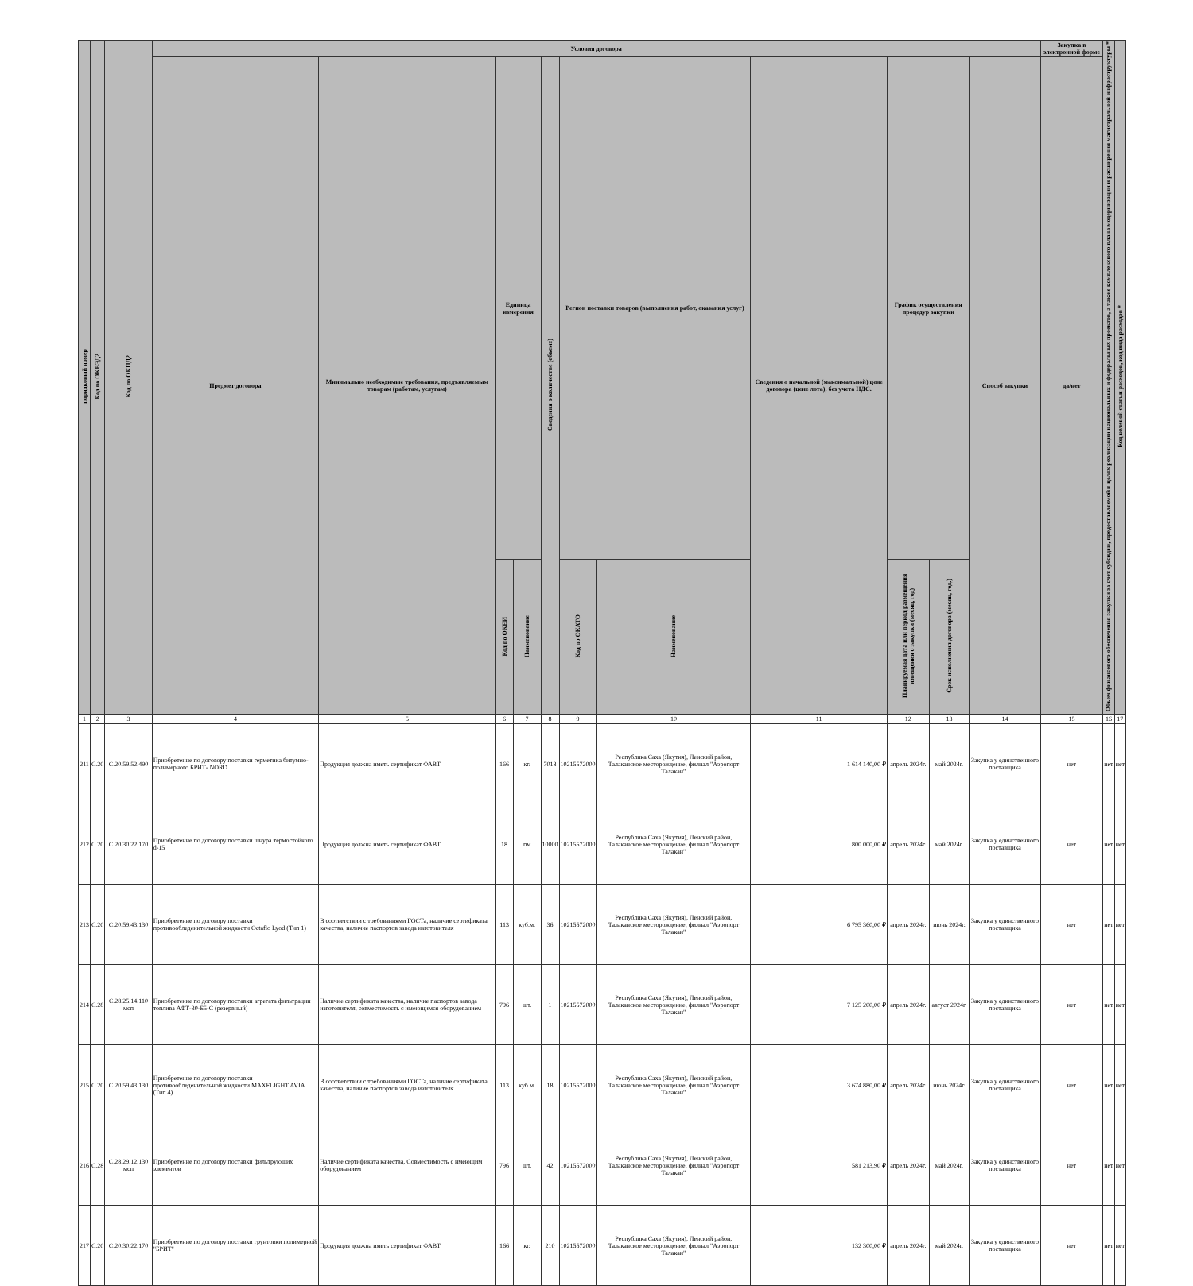| порядковый номер | Код по ОКВЭД2 | Код по ОКПД2 | Условия договора | | | | | | | | | | | Закупка в электронной форме | Объем финансового обеспечения закупки за счет субсидии, предоставляемой в целях реализации национальных и федеральных проектов, а также комплексного плана модернизации и расширения магистральной инфраструктуры * | Код целевой статьи расходов, код вида расходов * |
| --- | --- | --- | --- | --- | --- | --- | --- | --- | --- | --- | --- | --- | --- | --- | --- | --- |
| | | | Предмет договора | Минимально необходимые требования, предъявляемым товарам (работам, услугам) | Единица измерения | | Сведения о количестве (объеме) | Регион поставки товаров (выполнения работ, оказания услуг) | | Сведения о начальной (максимальной) цене договора (цене лота), без учета НДС. | График осуществления процедур закупки | | Способ закупки | да/нет | | |
| | | | | | Код по ОКЕИ | Наименование | | Код по ОКАТО | Наименование | | Планируемая дата или период размещения извещения о закупки (месяц, год) | Срок исполнения договора (месяц, год.) | | | | |
| 1 | 2 | 3 | 4 | 5 | 6 | 7 | 8 | 9 | 10 | 11 | 12 | 13 | 14 | 15 | 16 | 17 |
| 211 | С.20 | С.20.59.52.490 | Приобретение по договору поставки герметика битумно-полимерного БРИТ- NORD | Продукция должна иметь сертификат ФАВТ | 166 | кг. | 7018 | 10215572000 | Республика Саха (Якутия), Ленский район, Талаканское месторождение, филиал "Аэропорт Талакан" | 1 614 140,00 ₽ | апрель 2024г. | май 2024г. | Закупка у единственного поставщика | нет | нет | нет |
| 212 | С.20 | С.20.30.22.170 | Приобретение по договору поставки шнура термостойкого d-15 | Продукция должна иметь сертификат ФАВТ | 18 | пм | 10000 | 10215572000 | Республика Саха (Якутия), Ленский район, Талаканское месторождение, филиал "Аэропорт Талакан" | 800 000,00 ₽ | апрель 2024г. | май 2024г. | Закупка у единственного поставщика | нет | нет | нет |
| 213 | С.20 | С.20.59.43.130 | Приобретение по договору поставки противообледенительной жидкости Octaflo Lyod (Тип 1) | В соответствии с требованиями ГОСТа, наличие сертификата качества, наличие паспортов завода изготовителя | 113 | куб.м. | 36 | 10215572000 | Республика Саха (Якутия), Ленский район, Талаканское месторождение, филиал "Аэропорт Талакан" | 6 795 360,00 ₽ | апрель 2024г. | июнь 2024г. | Закупка у единственного поставщика | нет | нет | нет |
| 214 | С.28 | С.28.25.14.110 мсп | Приобретение по договору поставки агрегата фильтрации топлива АФТ-30-Б5-С (резервный) | Наличие сертификата качества, наличие паспортов завода изготовителя, совместимость с имеющимся оборудованием | 796 | шт. | 1 | 10215572000 | Республика Саха (Якутия), Ленский район, Талаканское месторождение, филиал "Аэропорт Талакан" | 7 125 200,00 ₽ | апрель 2024г. | август 2024г. | Закупка у единственного поставщика | нет | нет | нет |
| 215 | С.20 | С.20.59.43.130 | Приобретение по договору поставки противообледенительной жидкости MAXFLIGHT AVIA (Тип 4) | В соответствии с требованиями ГОСТа, наличие сертификата качества, наличие паспортов завода изготовителя | 113 | куб.м. | 18 | 10215572000 | Республика Саха (Якутия), Ленский район, Талаканское месторождение, филиал "Аэропорт Талакан" | 3 674 880,00 ₽ | апрель 2024г. | июнь 2024г. | Закупка у единственного поставщика | нет | нет | нет |
| 216 | С.28 | С.28.29.12.130 мсп | Приобретение по договору поставки фильтрующих элементов | Наличие сертификата качества, Совместимость с имеющим оборудованием | 796 | шт. | 42 | 10215572000 | Республика Саха (Якутия), Ленский район, Талаканское месторождение, филиал "Аэропорт Талакан" | 581 213,90 ₽ | апрель 2024г. | май 2024г. | Закупка у единственного поставщика | нет | нет | нет |
| 217 | С.20 | С.20.30.22.170 | Приобретение по договору поставки грунтовки полимерной "БРИТ" | Продукция должна иметь сертификат ФАВТ | 166 | кг. | 210 | 10215572000 | Республика Саха (Якутия), Ленский район, Талаканское месторождение, филиал "Аэропорт Талакан" | 132 300,00 ₽ | апрель 2024г. | май 2024г. | Закупка у единственного поставщика | нет | нет | нет |